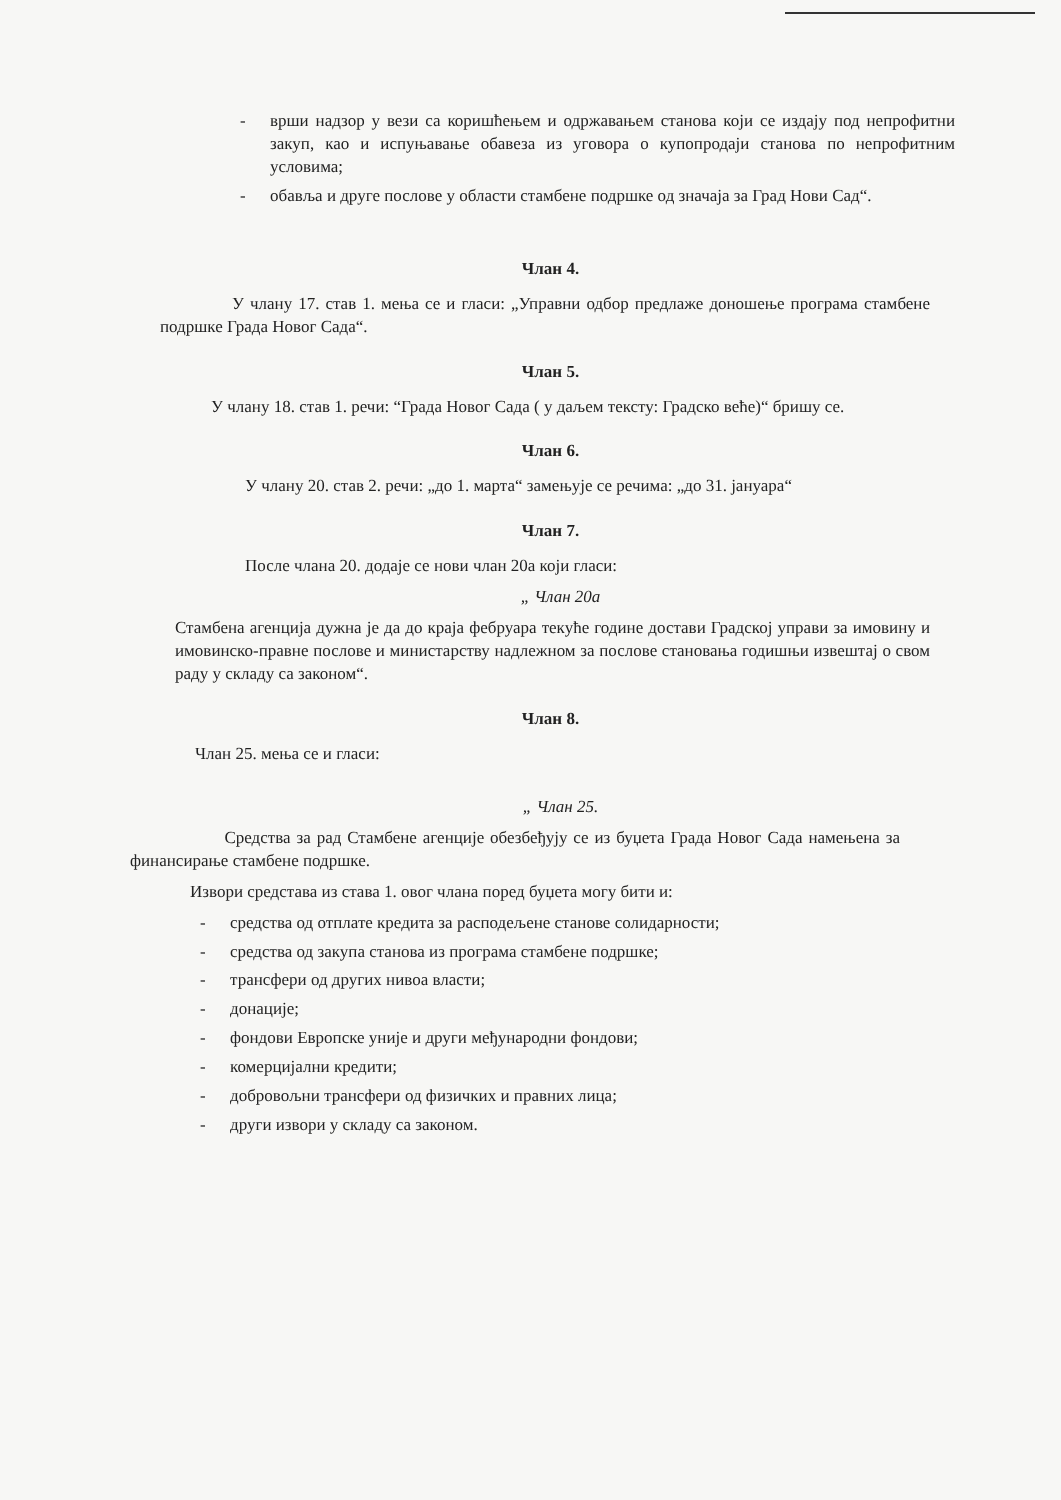- врши надзор у вези са коришћењем и одржавањем станова који се издају под непрофитни закуп, као и испуњавање обавеза из уговора о купопродаји станова по непрофитним условима;
- обавља и друге послове у области стамбене подршке од значаја за Град Нови Сад“.
Члан 4.
У члану 17. став 1. мења се и гласи: „Управни одбор предлаже доношење програма стамбене подршке Града Новог Сада“.
Члан 5.
У члану 18. став 1. речи: “Града Новог Сада ( у даљем тексту: Градско веће)“ бришу се.
Члан 6.
У члану 20. став 2. речи: „до 1. марта“ замењује се речима: „до 31. јануара“
Члан 7.
После члана 20. додаје се нови члан 20а који гласи:
„ Члан 20а
Стамбена агенција дужна је да до краја фебруара текуће године достави Градској управи за имовину и имовинско-правне послове и министарству надлежном за послове становања годишњи извештај о свом раду у складу са законом“.
Члан 8.
Члан 25. мења се и гласи:
„ Члан 25.
Средства за рад Стамбене агенције обезбеђују се из буџета Града Новог Сада намењена за финансирање стамбене подршке.
Извори средстава из става 1. овог члана поред буџета могу бити и:
- средства од отплате кредита за расподељене станове солидарности;
- средства од закупа станова из програма стамбене подршке;
- трансфери од других нивоа власти;
- донације;
- фондови Европске уније и други међународни фондови;
- комерцијални кредити;
- добровољни трансфери од физичких и правних лица;
- други извори у складу са законом.